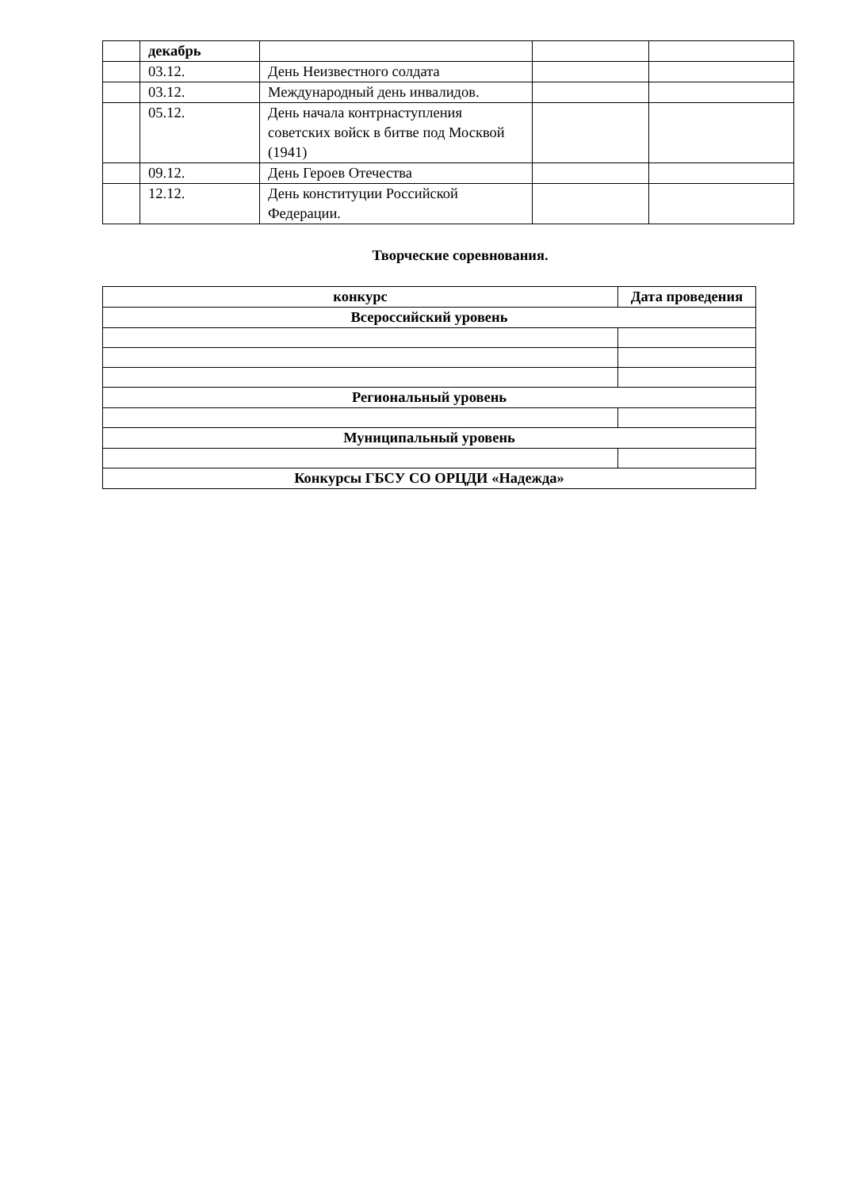| | декабрь | | | |
| | 03.12. | День Неизвестного солдата | | |
| | 03.12. | Международный день инвалидов. | | |
| | 05.12. | День начала контрнаступления советских войск в битве под Москвой (1941) | | |
| | 09.12. | День Героев Отечества | | |
| | 12.12. | День конституции Российской Федерации. | | |
Творческие соревнования.
| конкурс | Дата проведения |
| --- | --- |
| Всероссийский уровень | |
| Региональный уровень | |
| Муниципальный уровень | |
| Конкурсы ГБСУ СО ОРЦДИ «Надежда» | |